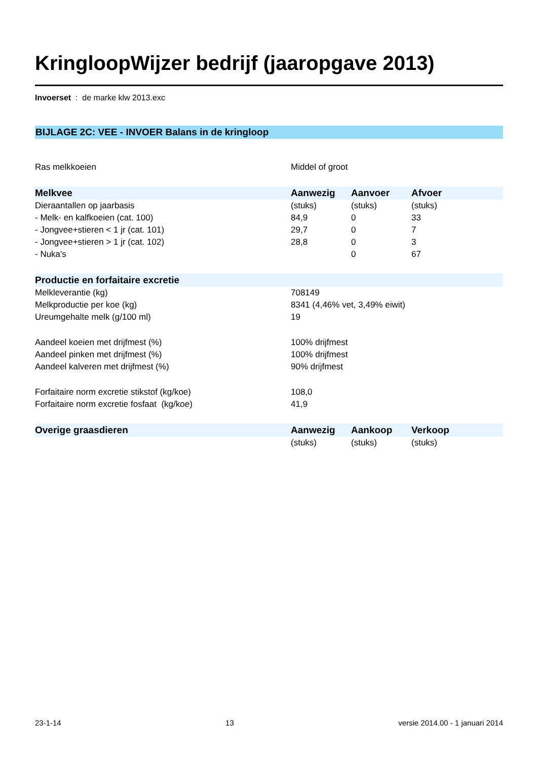KringloopWijzer bedrijf (jaaropgave 2013)
Invoerset : de marke klw 2013.exc
BIJLAGE 2C: VEE - INVOER Balans in de kringloop
| Ras melkkoeien | Middel of groot | | |
| Melkvee | Aanwezig | Aanvoer | Afvoer |
| Dieraantallen op jaarbasis | (stuks) | (stuks) | (stuks) |
| - Melk- en kalfkoeien (cat. 100) | 84,9 | 0 | 33 |
| - Jongvee+stieren < 1 jr (cat. 101) | 29,7 | 0 | 7 |
| - Jongvee+stieren > 1 jr (cat. 102) | 28,8 | 0 | 3 |
| - Nuka's | | 0 | 67 |
| Productie en forfaitaire excretie | | | |
| Melkleverantie (kg) | 708149 | | |
| Melkproductie per koe (kg) | 8341 (4,46% vet, 3,49% eiwit) | | |
| Ureumgehalte melk (g/100 ml) | 19 | | |
| Aandeel koeien met drijfmest (%) | 100% drijfmest | | |
| Aandeel pinken met drijfmest (%) | 100% drijfmest | | |
| Aandeel kalveren met drijfmest (%) | 90% drijfmest | | |
| Forfaitaire norm excretie stikstof (kg/koe) | 108,0 | | |
| Forfaitaire norm excretie fosfaat (kg/koe) | 41,9 | | |
| Overige graasdieren | Aanwezig | Aankoop | Verkoop |
| | (stuks) | (stuks) | (stuks) |
23-1-14 13 versie 2014.00 - 1 januari 2014